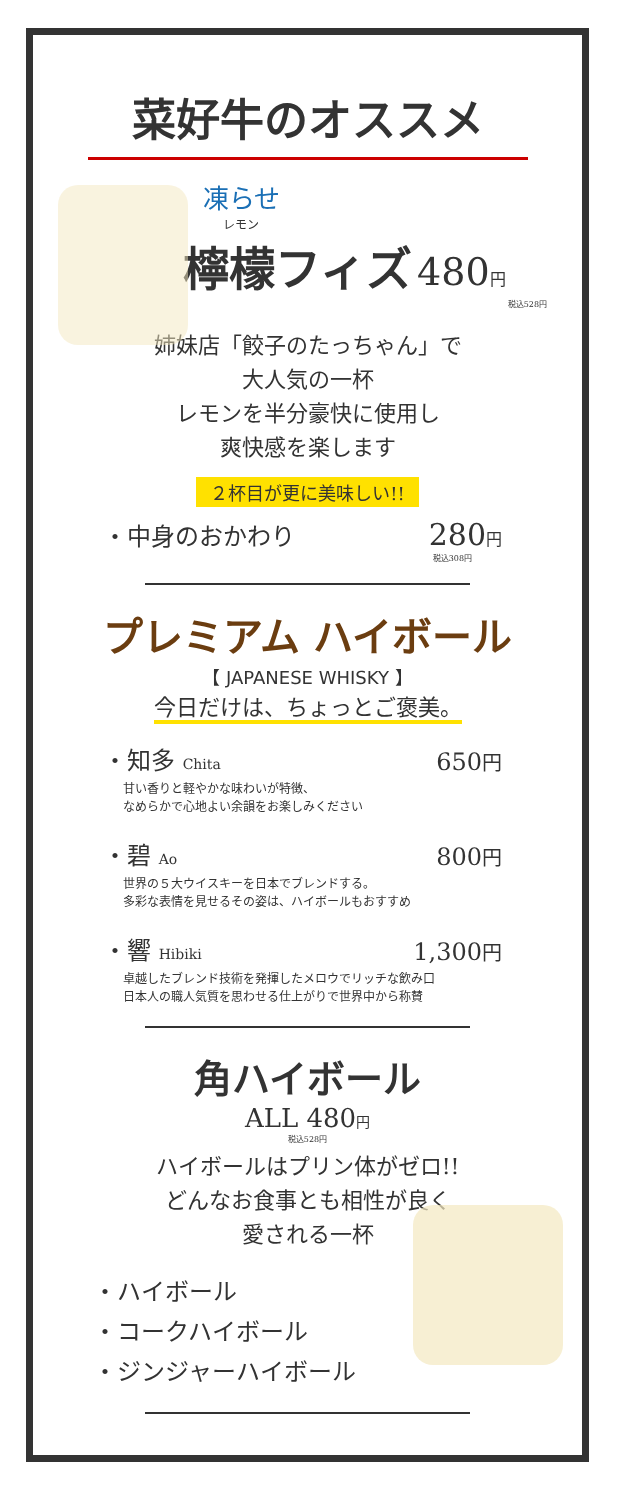菜好牛のオススメ
凍らせ
レモン
檸檬フィズ 480円
税込528円
姉妹店「餃子のたっちゃん」で
大人気の一杯
レモンを半分豪快に使用し
爽快感を楽します
２杯目が更に美味しい!!
・中身のおかわり 280円
税込308円
プレミアム ハイボール
【 JAPANESE WHISKY 】
今日だけは、ちょっとご褒美。
・知多 Chita 650円
甘い香りと軽やかな味わいが特徴、
なめらかで心地よい余韻をお楽しみください
・碧 Ao 800円
世界の５大ウイスキーを日本でブレンドする。
多彩な表情を見せるその姿は、ハイボールもおすすめ
・響 Hibiki 1,300円
卓越したブレンド技術を発揮したメロウでリッチな飲み口
日本人の職人気質を思わせる仕上がりで世界中から称賛
角ハイボール
ALL 480円
税込528円
ハイボールはプリン体がゼロ!!
どんなお食事とも相性が良く
愛される一杯
・ハイボール
・コークハイボール
・ジンジャーハイボール